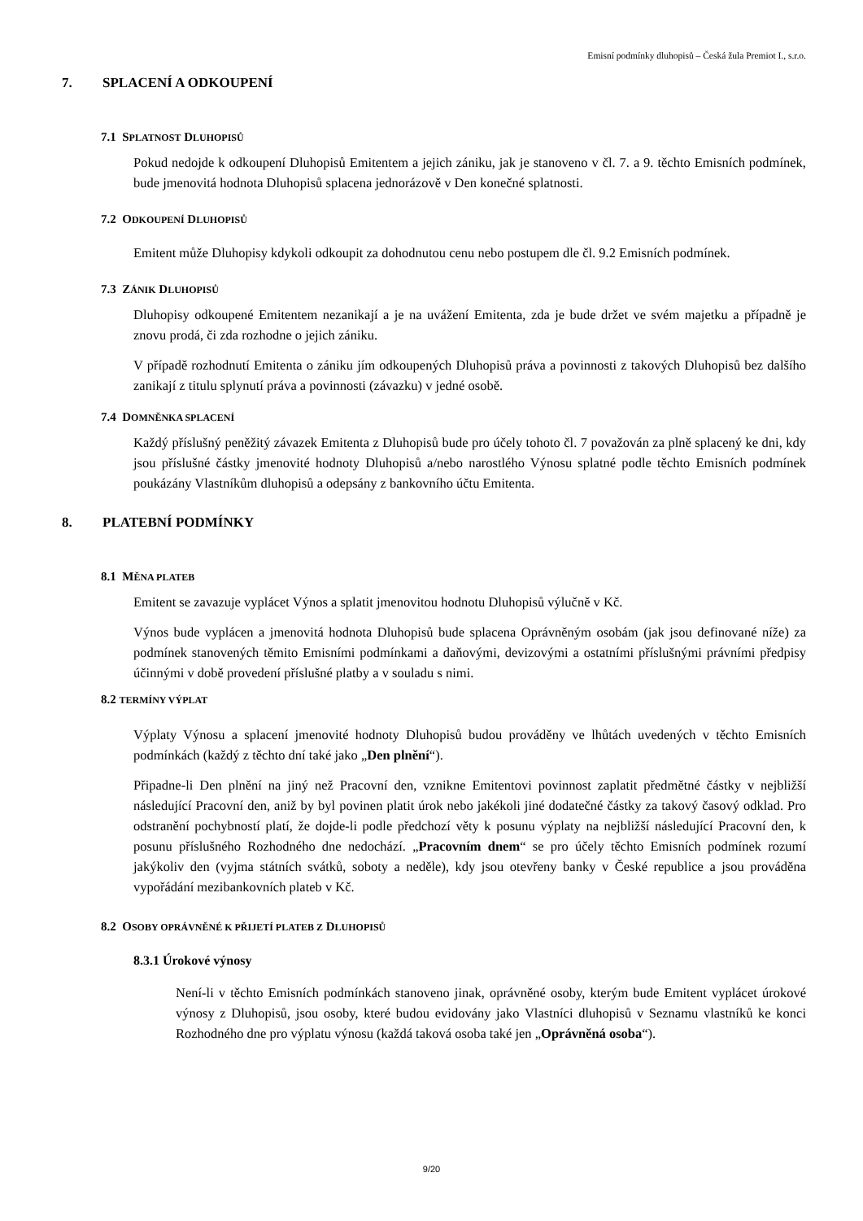Emisní podmínky dluhopisů – Česká žula Premiot I., s.r.o.
7. SPLACENÍ A ODKOUPENÍ
7.1 SPLATNOST DLUHOPISŮ
Pokud nedojde k odkoupení Dluhopisů Emitentem a jejich zániku, jak je stanoveno v čl. 7. a 9. těchto Emisních podmínek, bude jmenovitá hodnota Dluhopisů splacena jednorázově v Den konečné splatnosti.
7.2 ODKOUPENÍ DLUHOPISŮ
Emitent může Dluhopisy kdykoli odkoupit za dohodnutou cenu nebo postupem dle čl. 9.2 Emisních podmínek.
7.3 ZÁNIK DLUHOPISŮ
Dluhopisy odkoupené Emitentem nezanikají a je na uvážení Emitenta, zda je bude držet ve svém majetku a případně je znovu prodá, či zda rozhodne o jejich zániku.
V případě rozhodnutí Emitenta o zániku jím odkoupených Dluhopisů práva a povinnosti z takových Dluhopisů bez dalšího zanikají z titulu splynutí práva a povinnosti (závazku) v jedné osobě.
7.4 DOMNĚNKA SPLACENÍ
Každý příslušný peněžitý závazek Emitenta z Dluhopisů bude pro účely tohoto čl. 7 považován za plně splacený ke dni, kdy jsou příslušné částky jmenovité hodnoty Dluhopisů a/nebo narostlého Výnosu splatné podle těchto Emisních podmínek poukázány Vlastníkům dluhopisů a odepsány z bankovního účtu Emitenta.
8. PLATEBNÍ PODMÍNKY
8.1 MĚNA PLATEB
Emitent se zavazuje vyplácet Výnos a splatit jmenovitou hodnotu Dluhopisů výlučně v Kč.
Výnos bude vyplácen a jmenovitá hodnota Dluhopisů bude splacena Oprávněným osobám (jak jsou definované níže) za podmínek stanovených těmito Emisními podmínkami a daňovými, devizovými a ostatními příslušnými právními předpisy účinnými v době provedení příslušné platby a v souladu s nimi.
8.2 TERMÍNY VÝPLAT
Výplaty Výnosu a splacení jmenovité hodnoty Dluhopisů budou prováděny ve lhůtách uvedených v těchto Emisních podmínkách (každý z těchto dní také jako „Den plnění“).
Připadne-li Den plnění na jiný než Pracovní den, vznikne Emitentovi povinnost zaplatit předmětné částky v nejbližší následující Pracovní den, aniž by byl povinen platit úrok nebo jakékoli jiné dodatečné částky za takový časový odklad. Pro odstranění pochybností platí, že dojde-li podle předchozí věty k posunu výplaty na nejbližší následující Pracovní den, k posunu příslušného Rozhodného dne nedochází. „Pracovním dnem“ se pro účely těchto Emisních podmínek rozumí jakýkoliv den (vyjma státních svátků, soboty a neděle), kdy jsou otevřeny banky v České republice a jsou prováděna vypořádání mezibankovních plateb v Kč.
8.2 OSOBY OPRÁVNĚNÉ K PŘIJETÍ PLATEB Z DLUHOPISŮ
8.3.1 Úrokové výnosy
Není-li v těchto Emisních podmínkách stanoveno jinak, oprávněné osoby, kterým bude Emitent vyplácet úrokové výnosy z Dluhopisů, jsou osoby, které budou evidovány jako Vlastníci dluhopisů v Seznamu vlastníků ke konci Rozhodného dne pro výplatu výnosu (každá taková osoba také jen „Oprávněná osoba“).
9/20